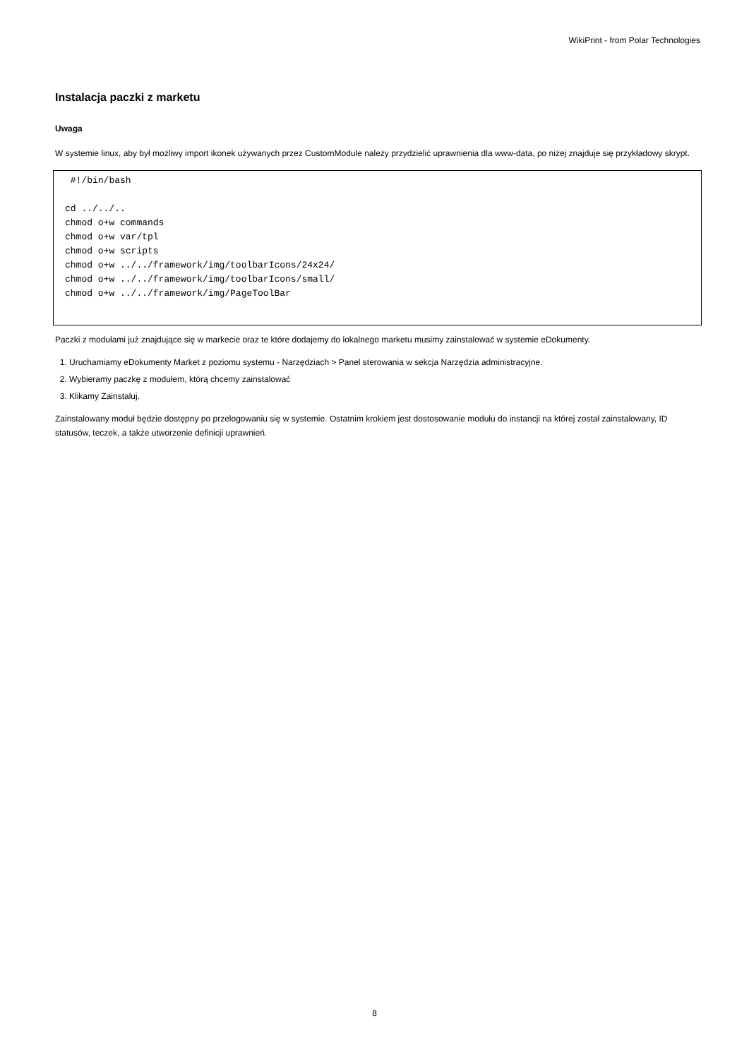WikiPrint - from Polar Technologies
Instalacja paczki z marketu
Uwaga
W systemie linux, aby był możliwy import ikonek używanych przez CustomModule należy przydzielić uprawnienia dla www-data, po niżej znajduje się przykładowy skrypt.
 #!/bin/bash

cd ../../..
chmod o+w commands
chmod o+w var/tpl
chmod o+w scripts
chmod o+w ../../framework/img/toolbarIcons/24x24/
chmod o+w ../../framework/img/toolbarIcons/small/
chmod o+w ../../framework/img/PageToolBar
Paczki z modułami już znajdujące się w markecie oraz te które dodajemy do lokalnego marketu musimy zainstalować w systemie eDokumenty.
1. Uruchamiamy eDokumenty Market z poziomu systemu - Narzędziach > Panel sterowania w sekcja Narzędzia administracyjne.
2. Wybieramy paczkę z modułem, którą chcemy zainstalować
3. Klikamy Zainstaluj.
Zainstalowany moduł będzie dostępny po przelogowaniu się w systemie. Ostatnim krokiem jest dostosowanie modułu do instancji na której został zainstalowany, ID statusów, teczek, a także utworzenie definicji uprawnień.
8